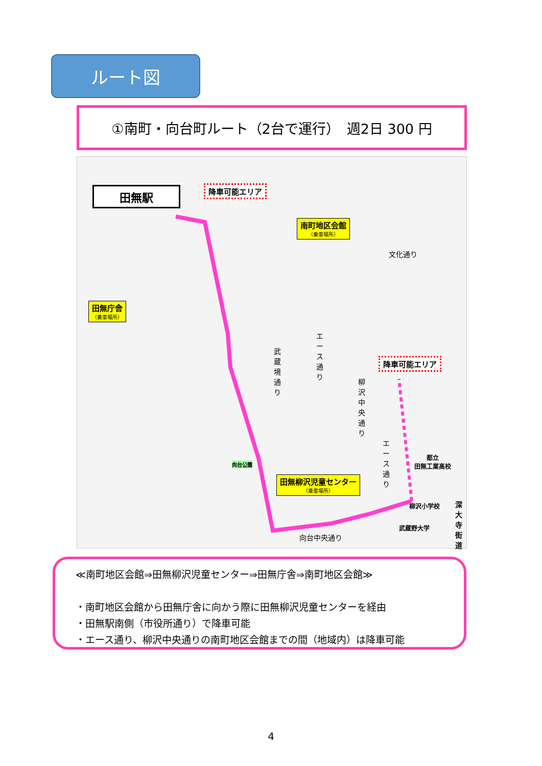ルート図
①南町・向台町ルート（2台で運行）　週2日 300 円
田無駅 降車可能エリア
南町地区会館
（乗車場所）
田無庁舎
（乗車場所）
降車可能エリア
文化通り
武蔵境通り
エース通り
柳沢中央通り
田無柳沢児童センター
（乗車場所）
柳沢小学校
深大寺街道
エース通り
都立
田無工業高校
向台公園
武蔵野大学
向台中央通り
≪南町地区会館⇒田無柳沢児童センター⇒田無庁舎⇒南町地区会館≫
・南町地区会館から田無庁舎に向かう際に田無柳沢児童センターを経由
・田無駅南側（市役所通り）で降車可能
・エース通り、柳沢中央通りの南町地区会館までの間（地域内）は降車可能
4